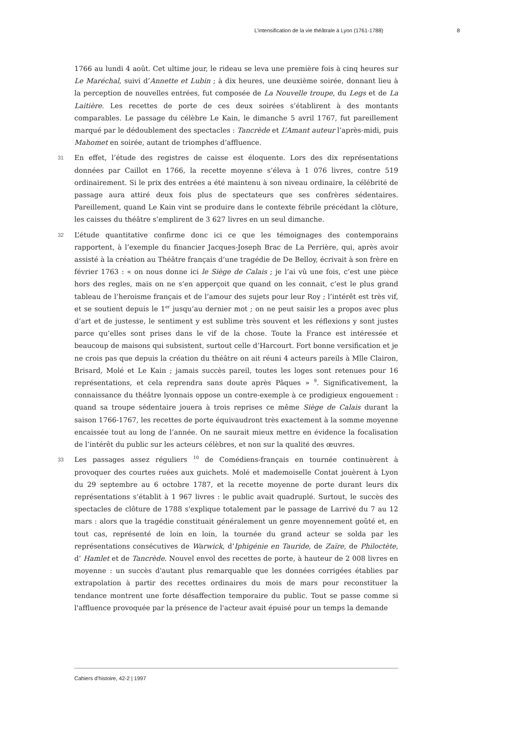L’intensification de la vie théâtrale à Lyon (1761-1788) 8
1766 au lundi 4 août. Cet ultime jour, le rideau se leva une première fois à cinq heures sur Le Maréchal, suivi d’Annette et Lubin ; à dix heures, une deuxième soirée, donnant lieu à la perception de nouvelles entrées, fut composée de La Nouvelle troupe, du Legs et de La Laitière. Les recettes de porte de ces deux soirées s’établirent à des montants comparables. Le passage du célèbre Le Kain, le dimanche 5 avril 1767, fut pareillement marqué par le dédoublement des spectacles : Tancrède et L’Amant auteur l’après-midi, puis Mahomet en soirée, autant de triomphes d’affluence.
31 En effet, l’étude des registres de caisse est éloquente. Lors des dix représentations données par Caillot en 1766, la recette moyenne s’éleva à 1 076 livres, contre 519 ordinairement. Si le prix des entrées a été maintenu à son niveau ordinaire, la célébrité de passage aura attiré deux fois plus de spectateurs que ses confrères sédentaires. Pareillement, quand Le Kain vint se produire dans le contexte fébrile précédant la clôture, les caisses du théâtre s’emplirent de 3 627 livres en un seul dimanche.
32 L’étude quantitative confirme donc ici ce que les témoignages des contemporains rapportent, à l’exemple du financier Jacques-Joseph Brac de La Perrière, qui, après avoir assisté à la création au Théâtre français d’une tragédie de De Belloy, écrivait à son frère en février 1763 : « on nous donne ici le Siège de Calais ; je l’ai vû une fois, c’est une pièce hors des regles, mais on ne s’en apperçoit que quand on les connait, c’est le plus grand tableau de l’heroisme français et de l’amour des sujets pour leur Roy ; l’intérêt est très vif, et se soutient depuis le 1<sup>er</sup> jusqu’au dernier mot ; on ne peut saisir les a propos avec plus d’art et de justesse, le sentiment y est sublime très souvent et les réflexions y sont justes parce qu’elles sont prises dans le vif de la chose. Toute la France est intéressée et beaucoup de maisons qui subsistent, surtout celle d’Harcourt. Fort bonne versification et je ne crois pas que depuis la création du théâtre on ait réuni 4 acteurs pareils à Mlle Clairon, Brisard, Molé et Le Kain ; jamais succès pareil, toutes les loges sont retenues pour 16 représentations, et cela reprendra sans doute après Pâques » <sup>9</sup>. Significativement, la connaissance du théâtre lyonnais oppose un contre-exemple à ce prodigieux engouement : quand sa troupe sédentaire jouera à trois reprises ce même Siège de Calais durant la saison 1766-1767, les recettes de porte équivaudront très exactement à la somme moyenne encaissée tout au long de l’année. On ne saurait mieux mettre en évidence la focalisation de l’intérêt du public sur les acteurs célèbres, et non sur la qualité des œuvres.
33 Les passages assez réguliers <sup>10</sup> de Comédiens-français en tournée continuèrent à provoquer des courtes ruées aux guichets. Molé et mademoiselle Contat jouèrent à Lyon du 29 septembre au 6 octobre 1787, et la recette moyenne de porte durant leurs dix représentations s’établit à 1 967 livres : le public avait quadruplé. Surtout, le succès des spectacles de clôture de 1788 s'explique totalement par le passage de Larrivé du 7 au 12 mars : alors que la tragédie constituait généralement un genre moyennement goûté et, en tout cas, représenté de loin en loin, la tournée du grand acteur se solda par les représentations consécutives de Warwick, d’Iphigénie en Tauride, de Zaïre, de Philoctète, d’ Hamlet et de Tancrède. Nouvel envol des recettes de porte, à hauteur de 2 008 livres en moyenne : un succès d'autant plus remarquable que les données corrigées établies par extrapolation à partir des recettes ordinaires du mois de mars pour reconstituer la tendance montrent une forte désaffection temporaire du public. Tout se passe comme si l'affluence provoquée par la présence de l'acteur avait épuisé pour un temps la demande
Cahiers d’histoire, 42-2 | 1997